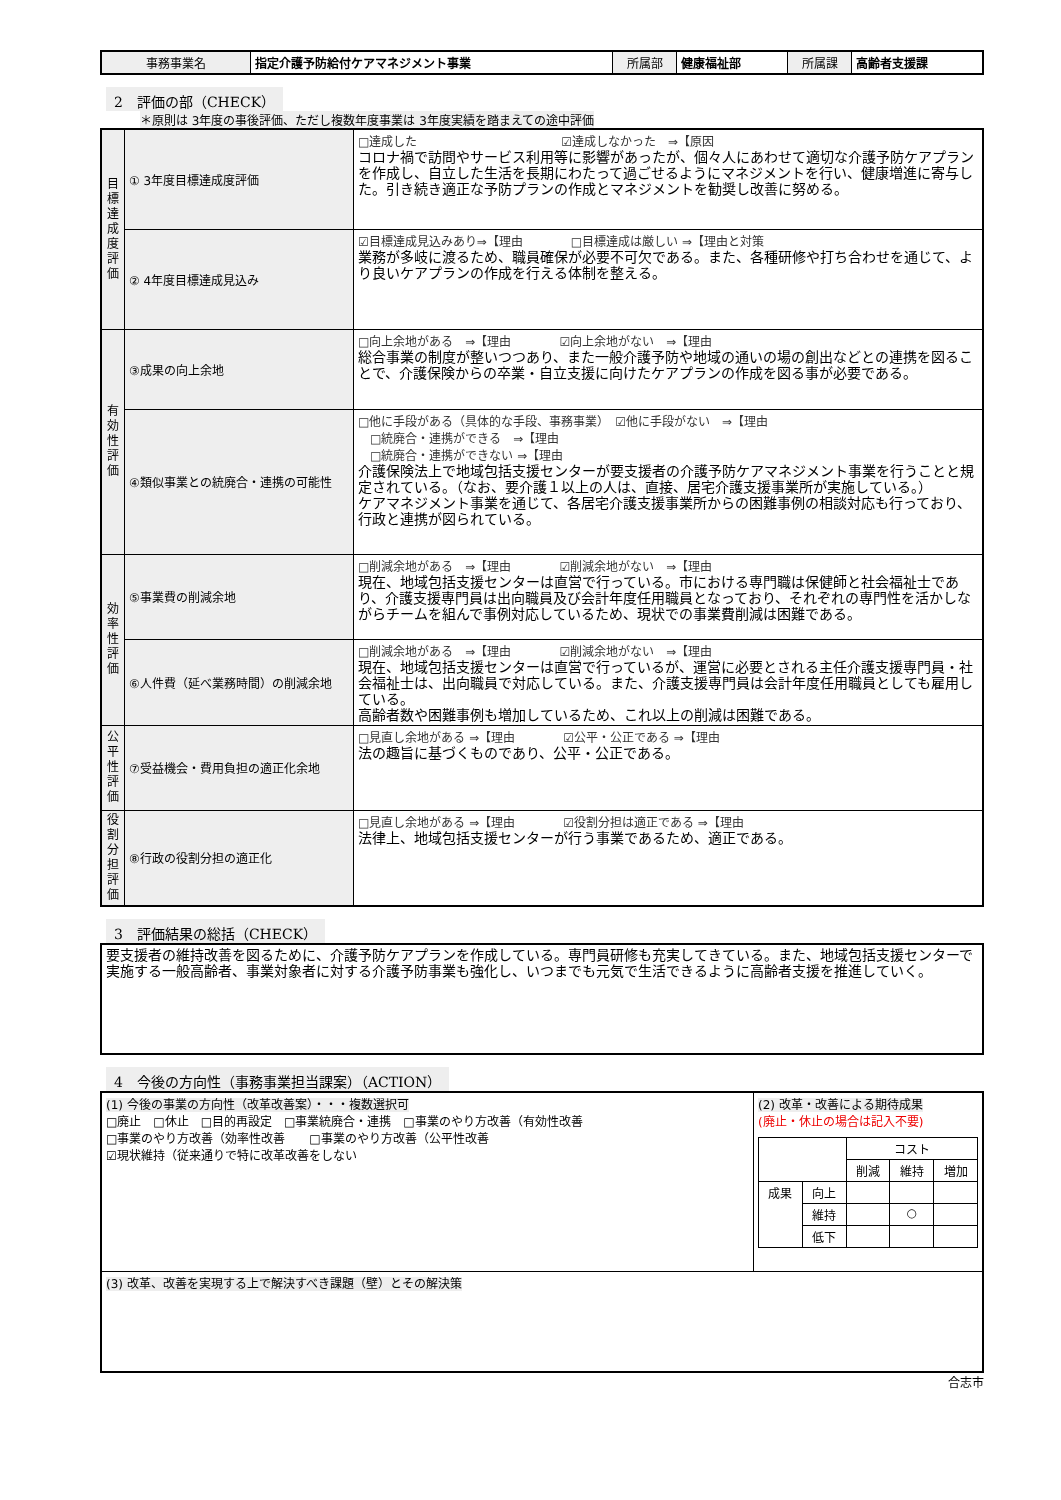| 事務事業名 | 指定介護予防給付ケアマネジメント事業 | 所属部 | 健康福祉部 | 所属課 | 高齢者支援課 |
2　評価の部（CHECK）
＊原則は 3年度の事後評価、ただし複数年度事業は 3年度実績を踏まえての途中評価
| 目標達成度評価 | ① 3年度目標達成度評価 | □達成した ☑達成しなかった ⇒【原因 コロナ禍で訪問やサービス利用等に影響があったが、個々人にあわせて適切な介護予防ケアプランを作成し、自立した生活を長期にわたって過ごせるようにマネジメントを行い、健康増進に寄与した。引き続き適正な予防プランの作成とマネジメントを勧奨し改善に努める。 |
| | ② 4年度目標達成見込み | ☑目標達成見込みあり⇒【理由 □目標達成は厳しい ⇒【理由と対策 業務が多岐に渡るため、職員確保が必要不可欠である。また、各種研修や打ち合わせを通じて、より良いケアプランの作成を行える体制を整える。 |
| 有効性評価 | ③成果の向上余地 | □向上余地がある ⇒【理由 ☑向上余地がない ⇒【理由 総合事業の制度が整いつつあり、また一般介護予防や地域の通いの場の創出などとの連携を図ることで、介護保険からの卒業・自立支援に向けたケアプランの作成を図る事が必要である。 |
| | ④類似事業との統廃合・連携の可能性 | □他に手段がある（具体的な手段、事務事業） ☑他に手段がない ⇒【理由 □統廃合・連携ができる ⇒【理由 □統廃合・連携ができない ⇒【理由 介護保険法上で地域包括支援センターが要支援者の介護予防ケアマネジメント事業を行うことと規定されている。（なお、要介護１以上の人は、直接、居宅介護支援事業所が実施している。） ケアマネジメント事業を通じて、各居宅介護支援事業所からの困難事例の相談対応も行っており、行政と連携が図られている。 |
| 効率性評価 | ⑤事業費の削減余地 | □削減余地がある ⇒【理由 ☑削減余地がない ⇒【理由 現在、地域包括支援センターは直営で行っている。市における専門職は保健師と社会福祉士であり、介護支援専門員は出向職員及び会計年度任用職員となっており、それぞれの専門性を活かしながらチームを組んで事例対応しているため、現状での事業費削減は困難である。 |
| | ⑥人件費（延べ業務時間）の削減余地 | □削減余地がある ⇒【理由 ☑削減余地がない ⇒【理由 現在、地域包括支援センターは直営で行っているが、運営に必要とされる主任介護支援専門員・社会福祉士は、出向職員で対応している。また、介護支援専門員は会計年度任用職員としても雇用している。 高齢者数や困難事例も増加しているため、これ以上の削減は困難である。 |
| 公平性評価 | ⑦受益機会・費用負担の適正化余地 | □見直し余地がある ⇒【理由 ☑公平・公正である ⇒【理由 法の趣旨に基づくものであり、公平・公正である。 |
| 役割分担評価 | ⑧行政の役割分担の適正化 | □見直し余地がある ⇒【理由 ☑役割分担は適正である ⇒【理由 法律上、地域包括支援センターが行う事業であるため、適正である。 |
3　評価結果の総括（CHECK）
| 要支援者の維持改善を図るために、介護予防ケアプランを作成している。専門員研修も充実してきている。また、地域包括支援センターで実施する一般高齢者、事業対象者に対する介護予防事業も強化し、いつまでも元気で生活できるように高齢者支援を推進していく。 |
4　今後の方向性（事務事業担当課案）（ACTION）
| (1) 今後の事業の方向性（改革改善案）・・・複数選択可 □廃止 □休止 □目的再設定 □事業統廃合・連携 □事業のやり方改善（有効性改善 □事業のやり方改善（効率性改善 □事業のやり方改善（公平性改善 ☑現状維持（従来通りで特に改革改善をしない | (2) 改革・改善による期待成果 (廃止・休止の場合は記入不要) / / / コスト / / / / / / 削減 / 維持 / 増加 / / 成果 / 向上 / / / / / / 維持 / / ○ / / / / 低下 / / / / |
| (3) 改革、改善を実現する上で解決すべき課題（壁）とその解決策 | |
合志市